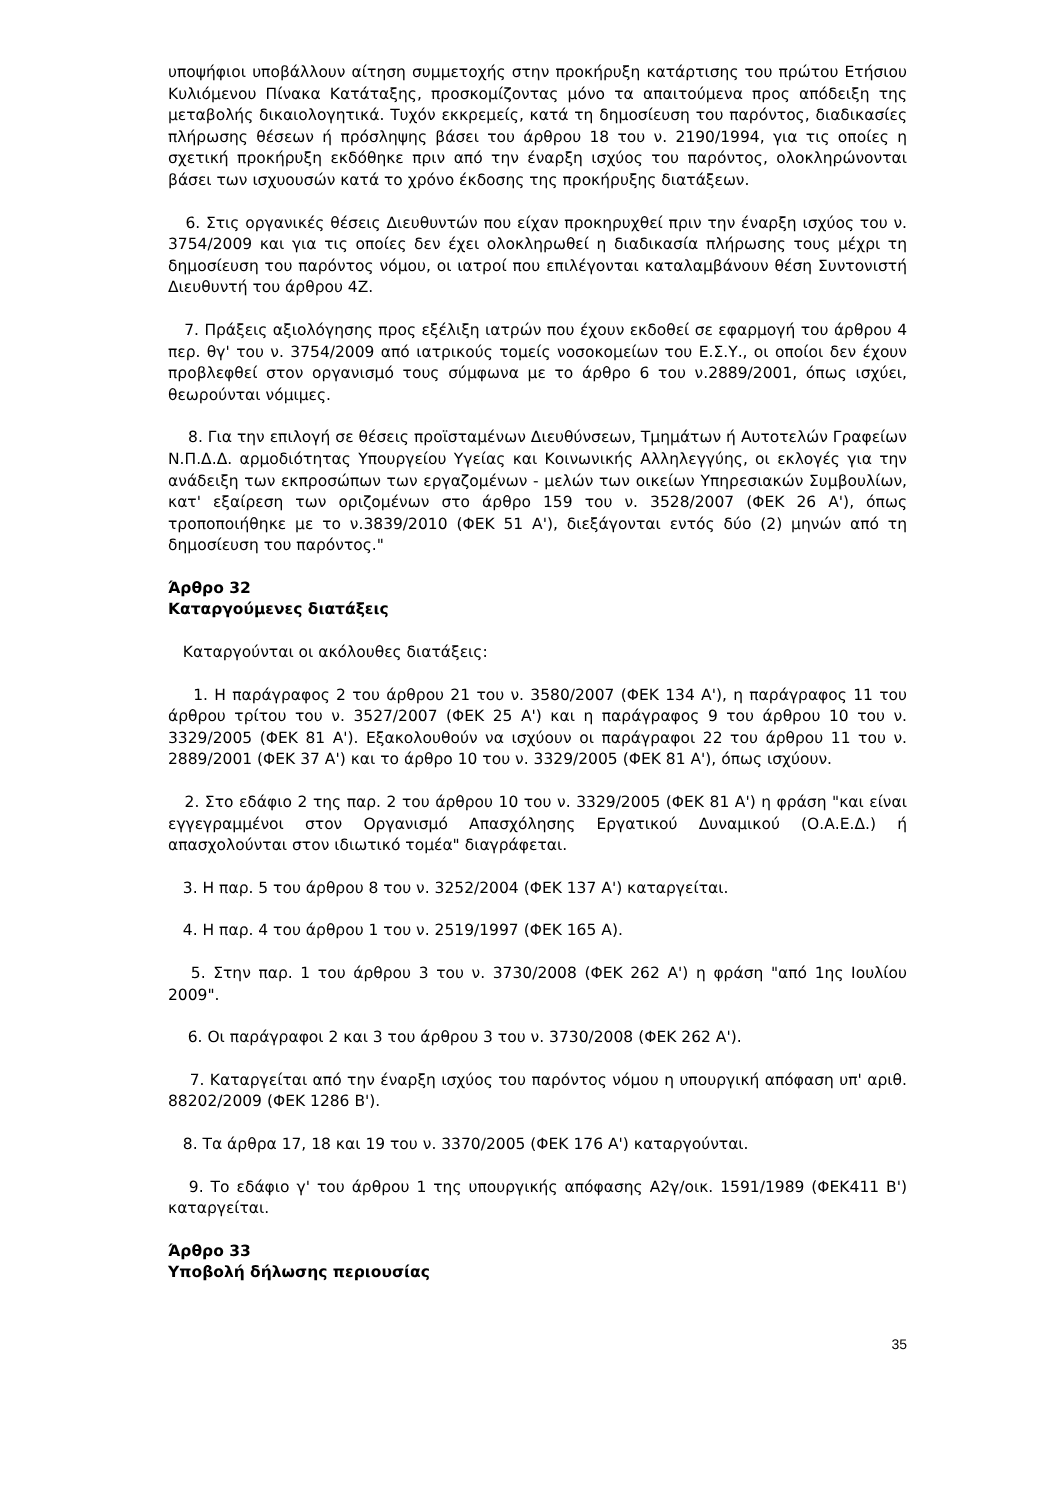υποψήφιοι υποβάλλουν αίτηση συμμετοχής στην προκήρυξη κατάρτισης του πρώτου Ετήσιου Κυλιόμενου Πίνακα Κατάταξης, προσκομίζοντας μόνο τα απαιτούμενα προς απόδειξη της μεταβολής δικαιολογητικά. Τυχόν εκκρεμείς, κατά τη δημοσίευση του παρόντος, διαδικασίες πλήρωσης θέσεων ή πρόσληψης βάσει του άρθρου 18 του ν. 2190/1994, για τις οποίες η σχετική προκήρυξη εκδόθηκε πριν από την έναρξη ισχύος του παρόντος, ολοκληρώνονται βάσει των ισχυουσών κατά το χρόνο έκδοσης της προκήρυξης διατάξεων.
6. Στις οργανικές θέσεις Διευθυντών που είχαν προκηρυχθεί πριν την έναρξη ισχύος του ν. 3754/2009 και για τις οποίες δεν έχει ολοκληρωθεί η διαδικασία πλήρωσης τους μέχρι τη δημοσίευση του παρόντος νόμου, οι ιατροί που επιλέγονται καταλαμβάνουν θέση Συντονιστή Διευθυντή του άρθρου 4Ζ.
7. Πράξεις αξιολόγησης προς εξέλιξη ιατρών που έχουν εκδοθεί σε εφαρμογή του άρθρου 4 περ. θγ' του ν. 3754/2009 από ιατρικούς τομείς νοσοκομείων του Ε.Σ.Υ., οι οποίοι δεν έχουν προβλεφθεί στον οργανισμό τους σύμφωνα με το άρθρο 6 του ν.2889/2001, όπως ισχύει, θεωρούνται νόμιμες.
8. Για την επιλογή σε θέσεις προϊσταμένων Διευθύνσεων, Τμημάτων ή Αυτοτελών Γραφείων Ν.Π.Δ.Δ. αρμοδιότητας Υπουργείου Υγείας και Κοινωνικής Αλληλεγγύης, οι εκλογές για την ανάδειξη των εκπροσώπων των εργαζομένων - μελών των οικείων Υπηρεσιακών Συμβουλίων, κατ' εξαίρεση των οριζομένων στο άρθρο 159 του ν. 3528/2007 (ΦΕΚ 26 Α'), όπως τροποποιήθηκε με το ν.3839/2010 (ΦΕΚ 51 Α'), διεξάγονται εντός δύο (2) μηνών από τη δημοσίευση του παρόντος."
Άρθρο 32
Καταργούμενες διατάξεις
Καταργούνται οι ακόλουθες διατάξεις:
1. Η παράγραφος 2 του άρθρου 21 του ν. 3580/2007 (ΦΕΚ 134 Α'), η παράγραφος 11 του άρθρου τρίτου του ν. 3527/2007 (ΦΕΚ 25 Α') και η παράγραφος 9 του άρθρου 10 του ν. 3329/2005 (ΦΕΚ 81 Α'). Εξακολουθούν να ισχύουν οι παράγραφοι 22 του άρθρου 11 του ν. 2889/2001 (ΦΕΚ 37 Α') και το άρθρο 10 του ν. 3329/2005 (ΦΕΚ 81 Α'), όπως ισχύουν.
2. Στο εδάφιο 2 της παρ. 2 του άρθρου 10 του ν. 3329/2005 (ΦΕΚ 81 Α') η φράση "και είναι εγγεγραμμένοι στον Οργανισμό Απασχόλησης Εργατικού Δυναμικού (Ο.Α.Ε.Δ.) ή απασχολούνται στον ιδιωτικό τομέα" διαγράφεται.
3. Η παρ. 5 του άρθρου 8 του ν. 3252/2004 (ΦΕΚ 137 Α') καταργείται.
4. Η παρ. 4 του άρθρου 1 του ν. 2519/1997 (ΦΕΚ 165 Α).
5. Στην παρ. 1 του άρθρου 3 του ν. 3730/2008 (ΦΕΚ 262 Α') η φράση "από 1ης Ιουλίου 2009".
6. Οι παράγραφοι 2 και 3 του άρθρου 3 του ν. 3730/2008 (ΦΕΚ 262 Α').
7. Καταργείται από την έναρξη ισχύος του παρόντος νόμου η υπουργική απόφαση υπ' αριθ. 88202/2009 (ΦΕΚ 1286 Β').
8. Τα άρθρα 17, 18 και 19 του ν. 3370/2005 (ΦΕΚ 176 Α') καταργούνται.
9. Το εδάφιο γ' του άρθρου 1 της υπουργικής απόφασης Α2γ/οικ. 1591/1989 (ΦΕΚ411 Β') καταργείται.
Άρθρο 33
Υποβολή δήλωσης περιουσίας
35